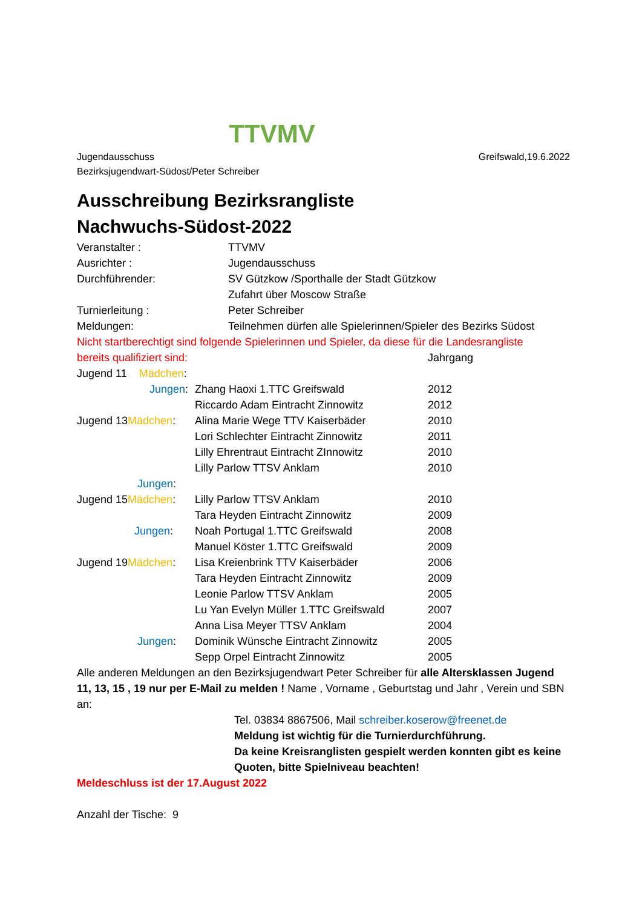TTVMV
Jugendausschuss
Bezirksjugendwart-Südost/Peter Schreiber
Greifswald,19.6.2022
Ausschreibung Bezirksrangliste
Nachwuchs-Südost-2022
Veranstalter : TTVMV
Ausrichter : Jugendausschuss
Durchführender: SV Gützkow /Sporthalle der Stadt Gützkow
Zufahrt über Moscow Straße
Turnierleitung : Peter Schreiber
Meldungen: Teilnehmen dürfen alle Spielerinnen/Spieler des Bezirks Südost
Nicht startberechtigt sind folgende Spielerinnen und Spieler, da diese für die Landesrangliste
bereits qualifiziert sind: Jahrgang
Jugend 11 Mädchen :
Jungen : Zhang Haoxi 1.TTC Greifswald 2012
Riccardo Adam Eintracht Zinnowitz 2012
Jugend 13 Mädchen :
Alina Marie Wege TTV Kaiserbäder 2010
Lori Schlechter Eintracht Zinnowitz 2011
Lilly Ehrentraut Eintracht ZInnowitz
2010
Lilly Parlow TTSV Anklam 2010
Jungen :
Jugend 15 Mädchen :
Lilly Parlow TTSV Anklam 2010
Tara Heyden Eintracht Zinnowitz 2009
Jungen : Noah Portugal 1.TTC Greifswald 2008
Manuel Köster 1.TTC Greifswald 2009
Jugend 19 Mädchen :
Lisa Kreienbrink TTV Kaiserbäder 2006
Tara Heyden Eintracht Zinnowitz 2009
Leonie Parlow TTSV Anklam 2005
Lu Yan Evelyn Müller 1.TTC Greifswald
2007
Anna Lisa Meyer TTSV Anklam 2004
Jungen : Dominik Wünsche Eintracht Zinnowitz 2005
Sepp Orpel Eintracht Zinnowitz 2005
Alle anderen Meldungen an den Bezirksjugendwart Peter Schreiber für alle Altersklassen Jugend 11, 13, 15 , 19 nur per E-Mail zu melden ! Name , Vorname , Geburtstag und Jahr , Verein und SBN an:
Tel. 03834 8867506, Mail schreiber.koserow@freenet.de
Meldung ist wichtig für die Turnierdurchführung.
Da keine Kreisranglisten gespielt werden konnten gibt es keine Quoten, bitte Spielniveau beachten!
Meldeschluss ist der 17.August 2022
Anzahl der Tische: 9